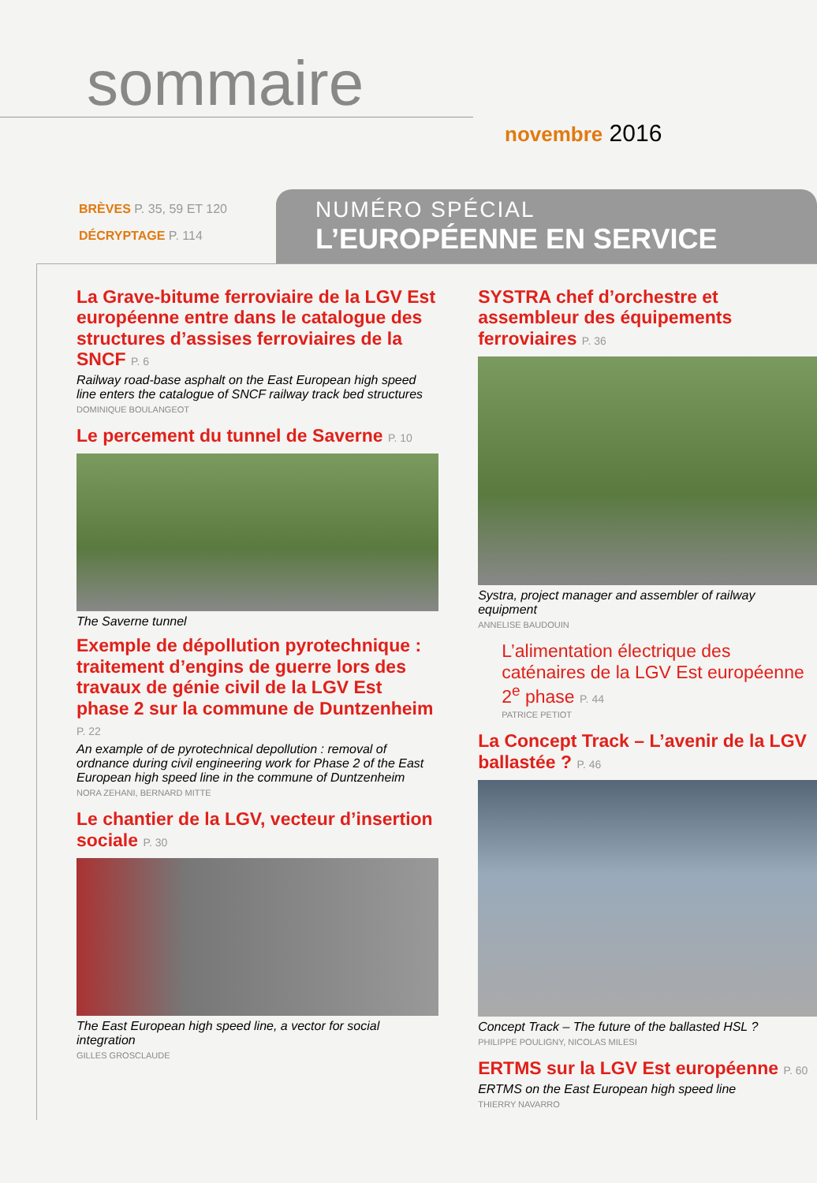sommaire
novembre 2016
BRÈVES P. 35, 59 ET 120
DÉCRYPTAGE P. 114
NUMÉRO SPÉCIAL
L’EUROPÉENNE EN SERVICE
La Grave-bitume ferroviaire de la LGV Est européenne entre dans le catalogue des structures d’assises ferroviaires de la SNCF P. 6
Railway road-base asphalt on the East European high speed line enters the catalogue of SNCF railway track bed structures
DOMINIQUE BOULANGEOT
Le percement du tunnel de Saverne P. 10
The Saverne tunnel
Exemple de dépollution pyrotechnique : traitement d’engins de guerre lors des travaux de génie civil de la LGV Est phase 2 sur la commune de Duntzenheim P. 22
An example of de pyrotechnical depollution : removal of ordnance during civil engineering work for Phase 2 of the East European high speed line in the commune of Duntzenheim
NORA ZEHANI, BERNARD MITTE
Le chantier de la LGV, vecteur d’insertion sociale P. 30
The East European high speed line, a vector for social integration
GILLES GROSCLAUDE
SYSTRA chef d’orchestre et assembleur des équipements ferroviaires P. 36
Systra, project manager and assembler of railway equipment
ANNELISE BAUDOUIN
L’alimentation électrique des caténaires de la LGV Est européenne 2<sup>e</sup> phase P. 44
PATRICE PETIOT
La Concept Track – L’avenir de la LGV ballastée ? P. 46
Concept Track – The future of the ballasted HSL ?
PHILIPPE POULIGNY, NICOLAS MILESI
ERTMS sur la LGV Est européenne P. 60
ERTMS on the East European high speed line
THIERRY NAVARRO